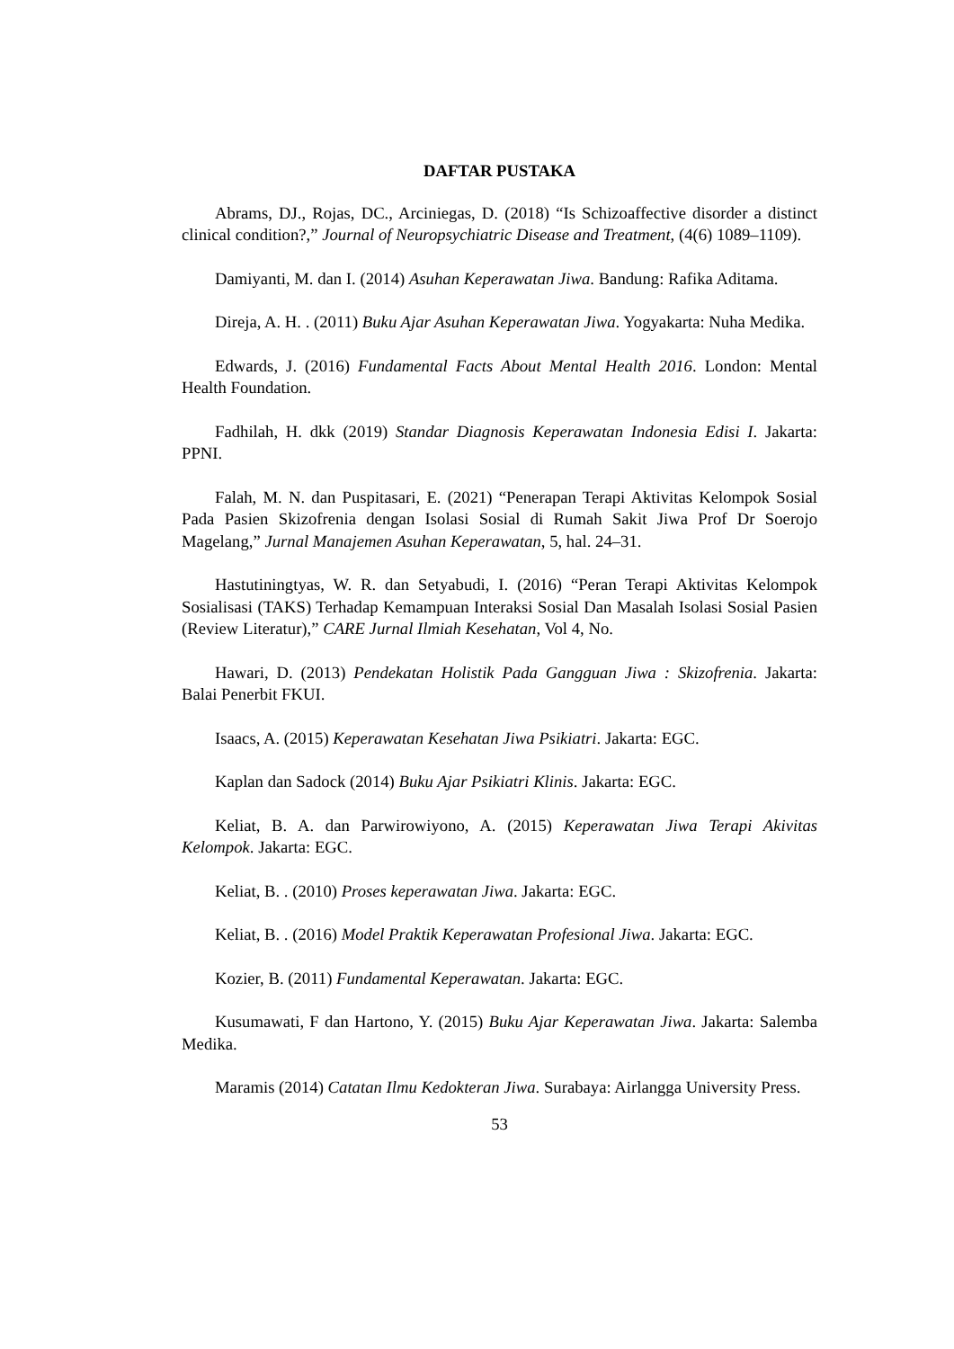DAFTAR PUSTAKA
Abrams, DJ., Rojas, DC., Arciniegas, D. (2018) “Is Schizoaffective disorder a distinct clinical condition?,” Journal of Neuropsychiatric Disease and Treatment, (4(6) 1089–1109).
Damiyanti, M. dan I. (2014) Asuhan Keperawatan Jiwa. Bandung: Rafika Aditama.
Direja, A. H. . (2011) Buku Ajar Asuhan Keperawatan Jiwa. Yogyakarta: Nuha Medika.
Edwards, J. (2016) Fundamental Facts About Mental Health 2016. London: Mental Health Foundation.
Fadhilah, H. dkk (2019) Standar Diagnosis Keperawatan Indonesia Edisi I. Jakarta: PPNI.
Falah, M. N. dan Puspitasari, E. (2021) “Penerapan Terapi Aktivitas Kelompok Sosial Pada Pasien Skizofrenia dengan Isolasi Sosial di Rumah Sakit Jiwa Prof Dr Soerojo Magelang,” Jurnal Manajemen Asuhan Keperawatan, 5, hal. 24–31.
Hastutiningtyas, W. R. dan Setyabudi, I. (2016) “Peran Terapi Aktivitas Kelompok Sosialisasi (TAKS) Terhadap Kemampuan Interaksi Sosial Dan Masalah Isolasi Sosial Pasien (Review Literatur),” CARE Jurnal Ilmiah Kesehatan, Vol 4, No.
Hawari, D. (2013) Pendekatan Holistik Pada Gangguan Jiwa : Skizofrenia. Jakarta: Balai Penerbit FKUI.
Isaacs, A. (2015) Keperawatan Kesehatan Jiwa Psikiatri. Jakarta: EGC.
Kaplan dan Sadock (2014) Buku Ajar Psikiatri Klinis. Jakarta: EGC.
Keliat, B. A. dan Parwirowiyono, A. (2015) Keperawatan Jiwa Terapi Akivitas Kelompok. Jakarta: EGC.
Keliat, B. . (2010) Proses keperawatan Jiwa. Jakarta: EGC.
Keliat, B. . (2016) Model Praktik Keperawatan Profesional Jiwa. Jakarta: EGC.
Kozier, B. (2011) Fundamental Keperawatan. Jakarta: EGC.
Kusumawati, F dan Hartono, Y. (2015) Buku Ajar Keperawatan Jiwa. Jakarta: Salemba Medika.
Maramis (2014) Catatan Ilmu Kedokteran Jiwa. Surabaya: Airlangga University Press.
53